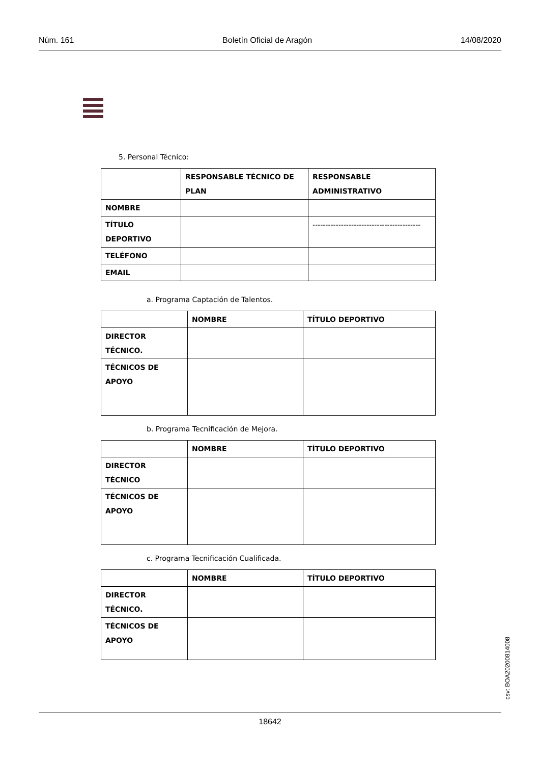Núm. 161 Boletín Oficial de Aragón 14/08/2020
5. Personal Técnico:
| | RESPONSABLE TÉCNICO DE PLAN | RESPONSABLE ADMINISTRATIVO |
| --- | --- | --- |
| NOMBRE | | |
| TÍTULO DEPORTIVO | | ------------------------------------------ |
| TELÉFONO | | |
| EMAIL | | |
a. Programa Captación de Talentos.
| | NOMBRE | TÍTULO DEPORTIVO |
| --- | --- | --- |
| DIRECTOR TÉCNICO. | | |
| TÉCNICOS DE APOYO | | |
b. Programa Tecnificación de Mejora.
| | NOMBRE | TÍTULO DEPORTIVO |
| --- | --- | --- |
| DIRECTOR TÉCNICO | | |
| TÉCNICOS DE APOYO | | |
c. Programa Tecnificación Cualificada.
| | NOMBRE | TÍTULO DEPORTIVO |
| --- | --- | --- |
| DIRECTOR TÉCNICO. | | |
| TÉCNICOS DE APOYO | | |
csv: BOA20200814008
18642